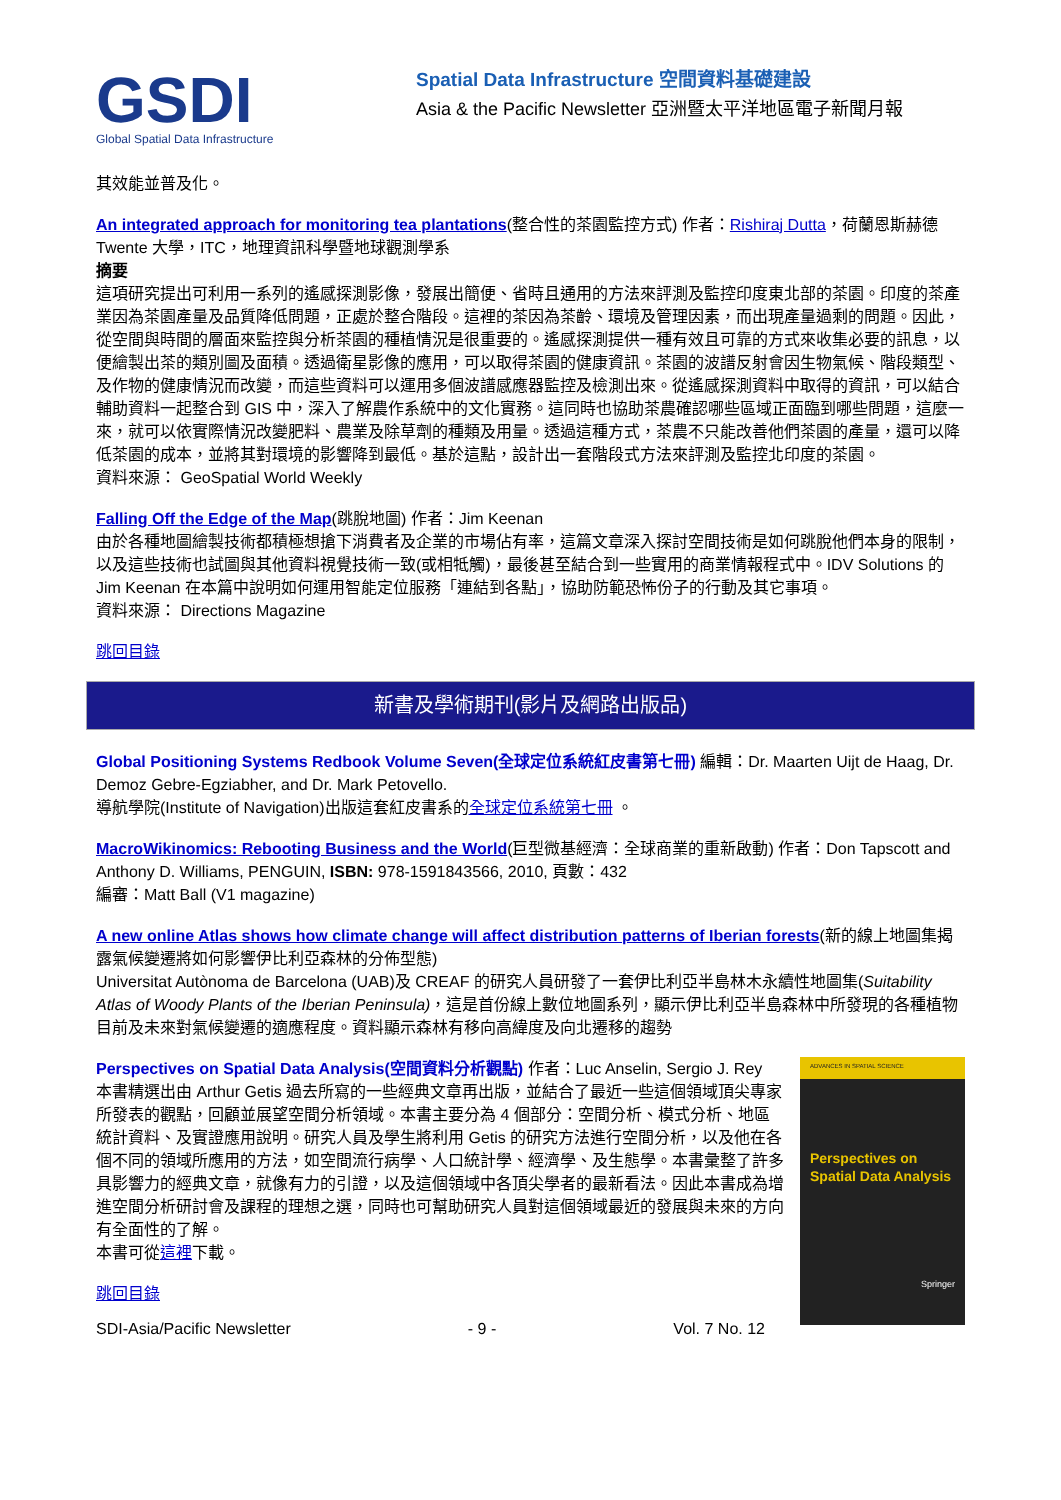GSDI
Global Spatial Data Infrastructure
Spatial Data Infrastructure 空間資料基礎建設
Asia & the Pacific Newsletter 亞洲暨太平洋地區電子新聞月報
其效能並普及化。
An integrated approach for monitoring tea plantations(整合性的茶園監控方式) 作者：Rishiraj Dutta，荷蘭恩斯赫德 Twente 大學，ITC，地理資訊科學暨地球觀測學系
摘要
這項研究提出可利用一系列的遙感探測影像，發展出簡便、省時且通用的方法來評測及監控印度東北部的茶園。印度的茶產業因為茶園產量及品質降低問題，正處於整合階段。這裡的茶因為茶齡、環境及管理因素，而出現產量過剩的問題。因此，從空間與時間的層面來監控與分析茶園的種植情況是很重要的。遙感探測提供一種有效且可靠的方式來收集必要的訊息，以便繪製出茶的類別圖及面積。透過衛星影像的應用，可以取得茶園的健康資訊。茶園的波譜反射會因生物氣候、階段類型、及作物的健康情況而改變，而這些資料可以運用多個波譜感應器監控及檢測出來。從遙感探測資料中取得的資訊，可以結合輔助資料一起整合到 GIS 中，深入了解農作系統中的文化實務。這同時也協助茶農確認哪些區域正面臨到哪些問題，這麼一來，就可以依實際情況改變肥料、農業及除草劑的種類及用量。透過這種方式，茶農不只能改善他們茶園的產量，還可以降低茶園的成本，並將其對環境的影響降到最低。基於這點，設計出一套階段式方法來評測及監控北印度的茶園。
資料來源： GeoSpatial World Weekly
Falling Off the Edge of the Map(跳脫地圖) 作者：Jim Keenan
由於各種地圖繪製技術都積極想搶下消費者及企業的市場佔有率，這篇文章深入探討空間技術是如何跳脫他們本身的限制，以及這些技術也試圖與其他資料視覺技術一致(或相牴觸)，最後甚至結合到一些實用的商業情報程式中。IDV Solutions 的 Jim Keenan 在本篇中說明如何運用智能定位服務「連結到各點」，協助防範恐怖份子的行動及其它事項。
資料來源： Directions Magazine
跳回目錄
新書及學術期刊(影片及網路出版品)
Global Positioning Systems Redbook Volume Seven(全球定位系統紅皮書第七冊) 編輯：Dr. Maarten Uijt de Haag, Dr. Demoz Gebre-Egziabher, and Dr. Mark Petovello.
導航學院(Institute of Navigation)出版這套紅皮書系的全球定位系統第七冊 。
MacroWikinomics: Rebooting Business and the World(巨型微基經濟：全球商業的重新啟動) 作者：Don Tapscott and Anthony D. Williams, PENGUIN, ISBN: 978-1591843566, 2010, 頁數：432
編審：Matt Ball (V1 magazine)
A new online Atlas shows how climate change will affect distribution patterns of Iberian forests(新的線上地圖集揭露氣候變遷將如何影響伊比利亞森林的分佈型態)
Universitat Autònoma de Barcelona (UAB)及 CREAF 的研究人員研發了一套伊比利亞半島林木永續性地圖集(Suitability Atlas of Woody Plants of the Iberian Peninsula)，這是首份線上數位地圖系列，顯示伊比利亞半島森林中所發現的各種植物目前及未來對氣候變遷的適應程度。資料顯示森林有移向高緯度及向北遷移的趨勢
ADVANCES IN SPATIAL SCIENCE
Perspectives on Spatial Data Analysis
Springer
Perspectives on Spatial Data Analysis(空間資料分析觀點) 作者：Luc Anselin, Sergio J. Rey
本書精選出由 Arthur Getis 過去所寫的一些經典文章再出版，並結合了最近一些這個領域頂尖專家所發表的觀點，回顧並展望空間分析領域。本書主要分為 4 個部分：空間分析、模式分析、地區統計資料、及實證應用說明。研究人員及學生將利用 Getis 的研究方法進行空間分析，以及他在各個不同的領域所應用的方法，如空間流行病學、人口統計學、經濟學、及生態學。本書彙整了許多具影響力的經典文章，就像有力的引證，以及這個領域中各頂尖學者的最新看法。因此本書成為增進空間分析研討會及課程的理想之選，同時也可幫助研究人員對這個領域最近的發展與未來的方向有全面性的了解。
本書可從這裡下載。
跳回目錄
SDI-Asia/Pacific Newsletter - 9 - Vol. 7 No. 12